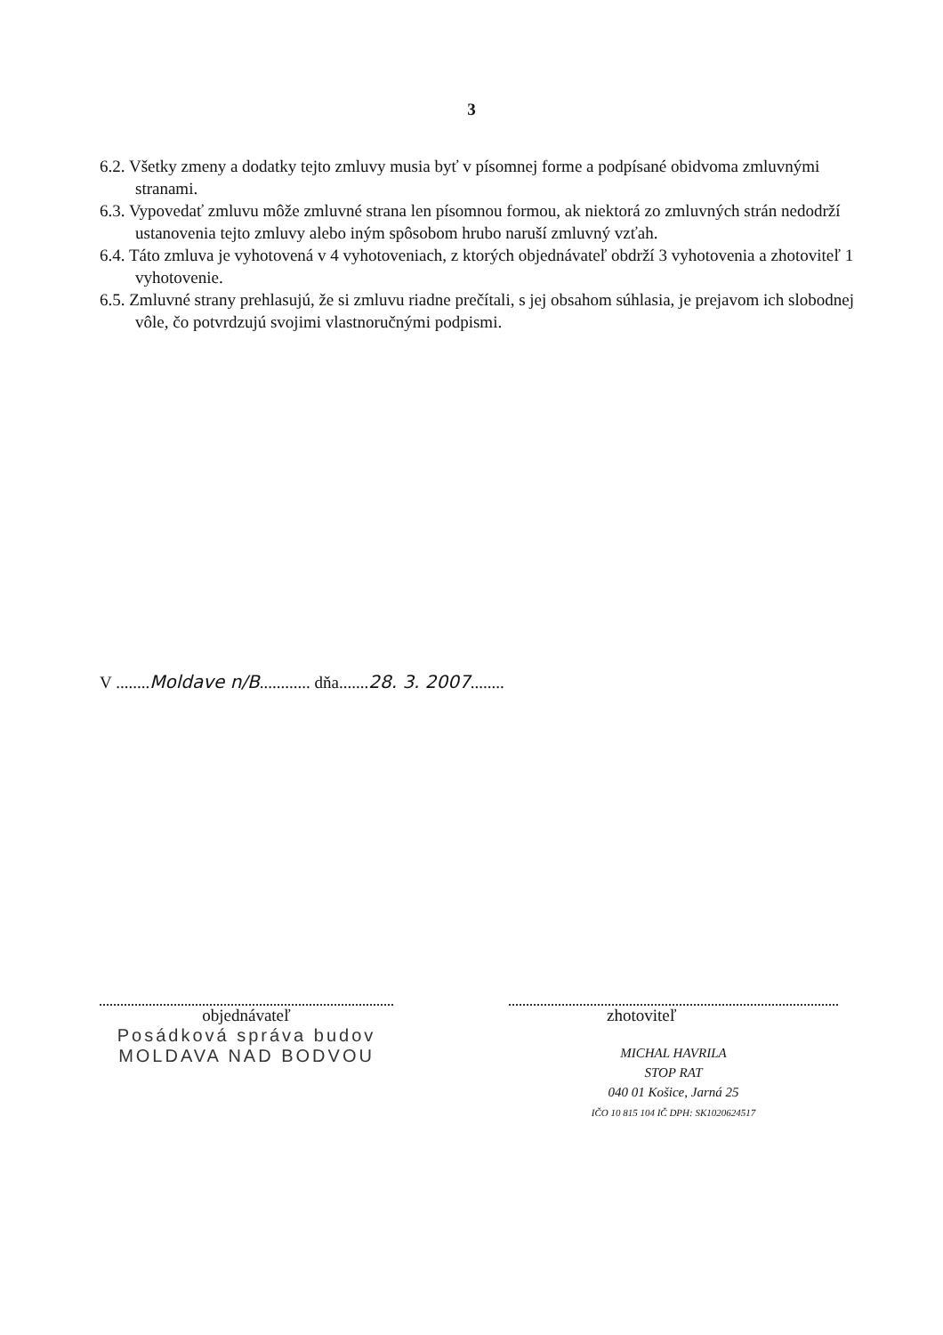3
6.2. Všetky zmeny a dodatky tejto zmluvy musia byť v písomnej forme a podpísané obidvoma zmluvnými stranami.
6.3. Vypovedať zmluvu môže zmluvné strana len písomnou formou, ak niektorá zo zmluvných strán nedodrží ustanovenia tejto zmluvy alebo iným spôsobom hrubo naruší zmluvný vzťah.
6.4. Táto zmluva je vyhotovená v 4 vyhotoveniach, z ktorých objednávateľ obdrží 3 vyhotovenia a zhotoviteľ 1 vyhotovenie.
6.5. Zmluvné strany prehlasujú, že si zmluvu riadne prečítali, s jej obsahom súhlasia, je prejavom ich slobodnej vôle, čo potvrdzujú svojimi vlastnoručnými podpismi.
V ........Moldave n/B............ dňa.......28. 3. 2007........
objednávateľ
Posádková správa budov
MOLDAVA NAD BODVOU
zhotoviteľ
MICHAL HAVRILA
STOP RAT
040 01 Košice, Jarná 25
IČO 10 815 104 IČ DPH: SK1020624517